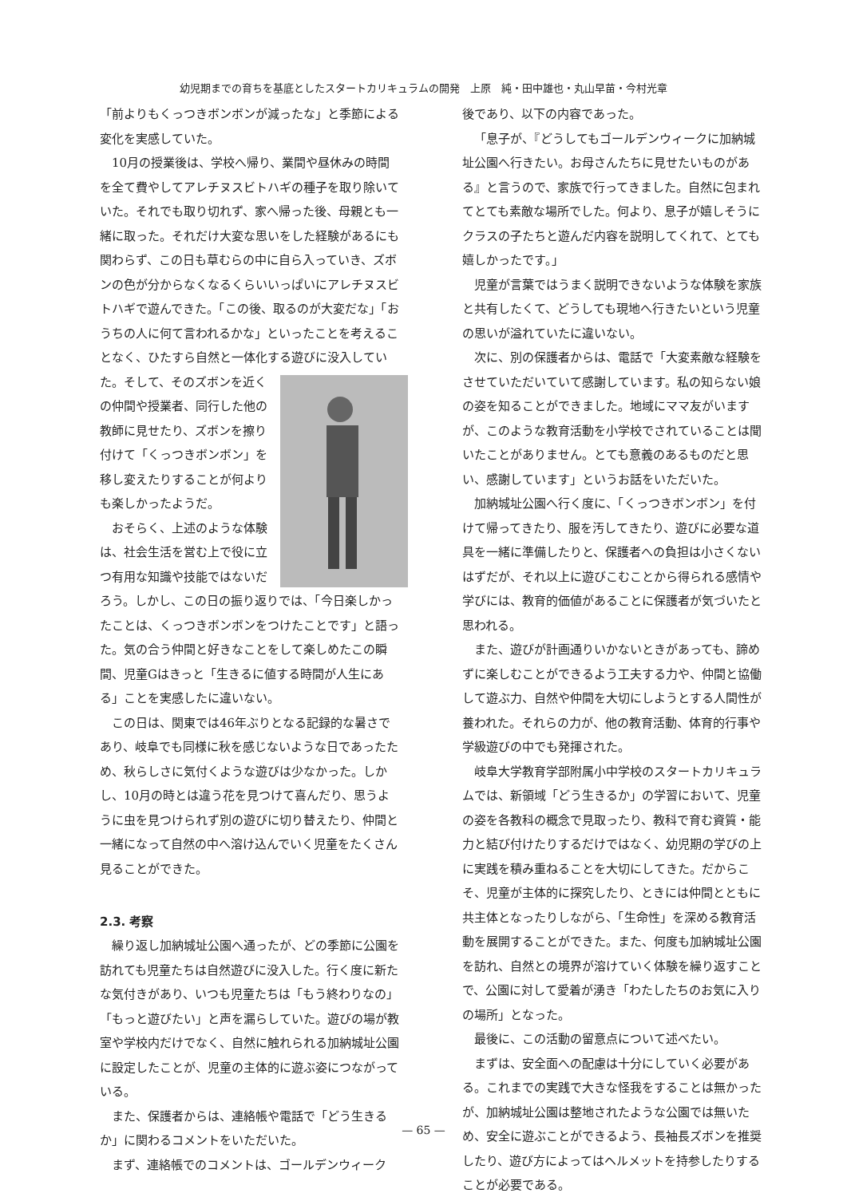幼児期までの育ちを基底としたスタートカリキュラムの開発　上原　純・田中雄也・丸山早苗・今村光章
「前よりもくっつきボンボンが減ったな」と季節による変化を実感していた。
10月の授業後は、学校へ帰り、業間や昼休みの時間を全て費やしてアレチヌスビトハギの種子を取り除いていた。それでも取り切れず、家へ帰った後、母親とも一緒に取った。それだけ大変な思いをした経験があるにも関わらず、この日も草むらの中に自ら入っていき、ズボンの色が分からなくなるくらいいっぱいにアレチヌスビトハギで遊んできた。「この後、取るのが大変だな」「おうちの人に何て言われるかな」といったことを考えることなく、ひたすら自然と一体化する 遊びに没入していた。そして、そのズボンを近くの仲間や授業者、同行した他の教師に見せたり、ズボンを擦り付けて「くっつきボンボン」を移し変えたりすることが何よりも楽しかったようだ。
おそらく、上述のような体験は、社会生活を営む上で役に立つ有用な知識や技能ではないだろう。しかし、この日の振り返りでは、「今日楽しかったことは、くっつきボンボンをつけたことです」と語った。気の合う仲間と好きなことをして楽しめたこの瞬間、児童Gはきっと「生きるに値する時間が人生にある」ことを実感したに違いない。
この日は、関東では46年ぶりとなる記録的な暑さであり、岐阜でも同様に秋を感じないような日であったため、秋らしさに気付くような遊びは少なかった。しかし、10月の時とは違う花を見つけて喜んだり、思うように虫を見つけられず別の遊びに切り替えたり、仲間と一緒になって自然の中へ溶け込んでいく児童をたくさん見ることができた。
2.3. 考察
繰り返し加納城址公園へ通ったが、どの季節に公園を訪れても児童たちは自然遊びに没入した。行く度に新たな気付きがあり、いつも児童たちは「もう終わりなの」「もっと遊びたい」と声を漏らしていた。遊びの場が教室や学校内だけでなく、自然に触れられる加納城址公園に設定したことが、児童の主体的に遊ぶ姿につながっている。
また、保護者からは、連絡帳や電話で「どう生きるか」に関わるコメントをいただいた。
まず、連絡帳でのコメントは、ゴールデンウィーク
後であり、以下の内容であった。
「息子が、『どうしてもゴールデンウィークに加納城址公園へ行きたい。お母さんたちに見せたいものがある』と言うので、家族で行ってきました。自然に包まれてとても素敵な場所でした。何より、息子が嬉しそうにクラスの子たちと遊んだ内容を説明してくれて、とても嬉しかったです。」
児童が言葉ではうまく説明できないような体験を家族と共有したくて、どうしても現地へ行きたいという児童の思いが溢れていたに違いない。
次に、別の保護者からは、電話で「大変素敵な経験をさせていただいていて感謝しています。私の知らない娘の姿を知ることができました。地域にママ友がいますが、このような教育活動を小学校でされていることは聞いたことがありません。とても意義のあるものだと思い、感謝しています」というお話をいただいた。
加納城址公園へ行く度に、「くっつきボンボン」を付けて帰ってきたり、服を汚してきたり、遊びに必要な道具を一緒に準備したりと、保護者への負担は小さくないはずだが、それ以上に遊びこむことから得られる感情や学びには、教育的価値があることに保護者が気づいたと思われる。
また、遊びが計画通りいかないときがあっても、諦めずに楽しむことができるよう工夫する力や、仲間と協働して遊ぶ力、自然や仲間を大切にしようとする人間性が養われた。それらの力が、他の教育活動、体育的行事や学級遊びの中でも発揮された。
岐阜大学教育学部附属小中学校のスタートカリキュラムでは、新領域「どう生きるか」の学習において、児童の姿を各教科の概念で見取ったり、教科で育む資質・能力と結び付けたりするだけではなく、幼児期の学びの上に実践を積み重ねることを大切にしてきた。だからこそ、児童が主体的に探究したり、ときには仲間とともに共主体となったりしながら、「生命性」を深める教育活動を展開することができた。また、何度も加納城址公園を訪れ、自然との境界が溶けていく体験を繰り返すことで、公園に対して愛着が湧き「わたしたちのお気に入りの場所」となった。
最後に、この活動の留意点について述べたい。
まずは、安全面への配慮は十分にしていく必要がある。これまでの実践で大きな怪我をすることは無かったが、加納城址公園は整地されたような公園では無いため、安全に遊ぶことができるよう、長袖長ズボンを推奨したり、遊び方によってはヘルメットを持参したりすることが必要である。
— 65 —